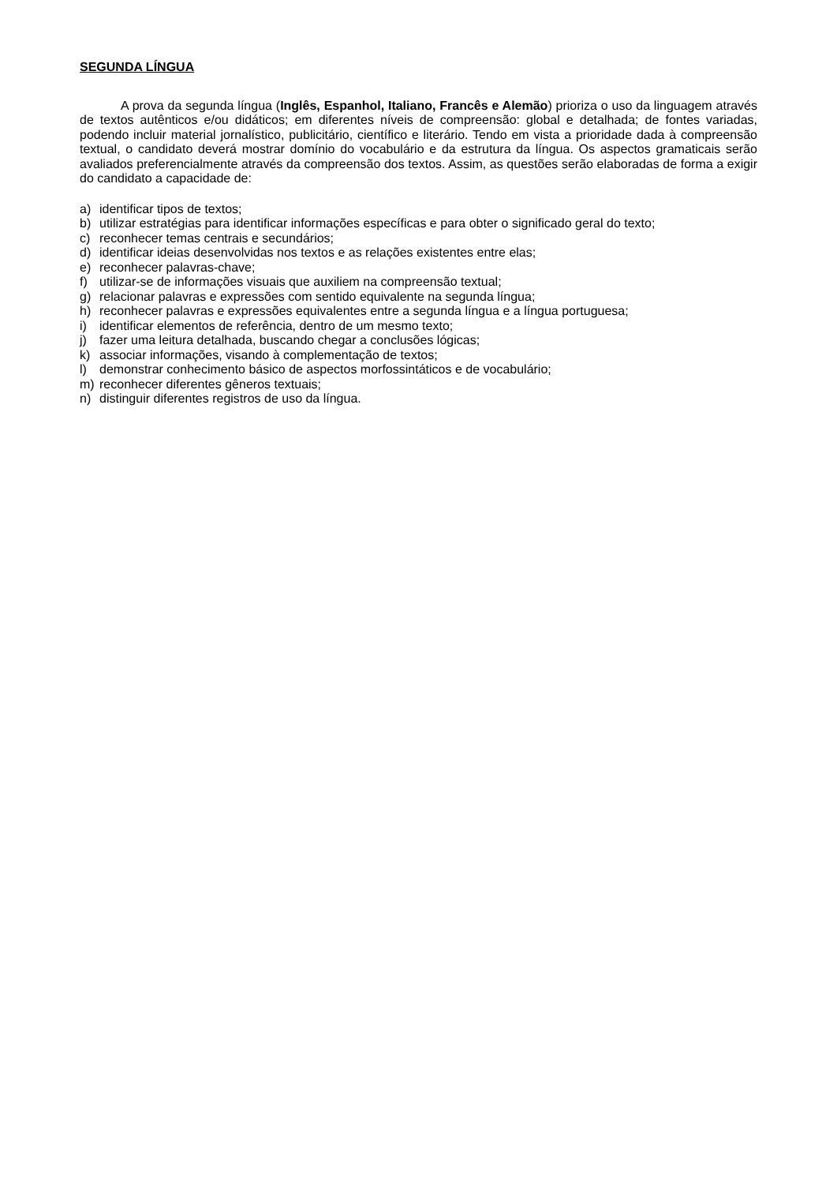SEGUNDA LÍNGUA
A prova da segunda língua (Inglês, Espanhol, Italiano, Francês e Alemão) prioriza o uso da linguagem através de textos autênticos e/ou didáticos; em diferentes níveis de compreensão: global e detalhada; de fontes variadas, podendo incluir material jornalístico, publicitário, científico e literário. Tendo em vista a prioridade dada à compreensão textual, o candidato deverá mostrar domínio do vocabulário e da estrutura da língua. Os aspectos gramaticais serão avaliados preferencialmente através da compreensão dos textos. Assim, as questões serão elaboradas de forma a exigir do candidato a capacidade de:
a) identificar tipos de textos;
b) utilizar estratégias para identificar informações específicas e para obter o significado geral do texto;
c) reconhecer temas centrais e secundários;
d) identificar ideias desenvolvidas nos textos e as relações existentes entre elas;
e) reconhecer palavras-chave;
f) utilizar-se de informações visuais que auxiliem na compreensão textual;
g) relacionar palavras e expressões com sentido equivalente na segunda língua;
h) reconhecer palavras e expressões equivalentes entre a segunda língua e a língua portuguesa;
i) identificar elementos de referência, dentro de um mesmo texto;
j) fazer uma leitura detalhada, buscando chegar a conclusões lógicas;
k) associar informações, visando à complementação de textos;
l) demonstrar conhecimento básico de aspectos morfossintáticos e de vocabulário;
m) reconhecer diferentes gêneros textuais;
n) distinguir diferentes registros de uso da língua.